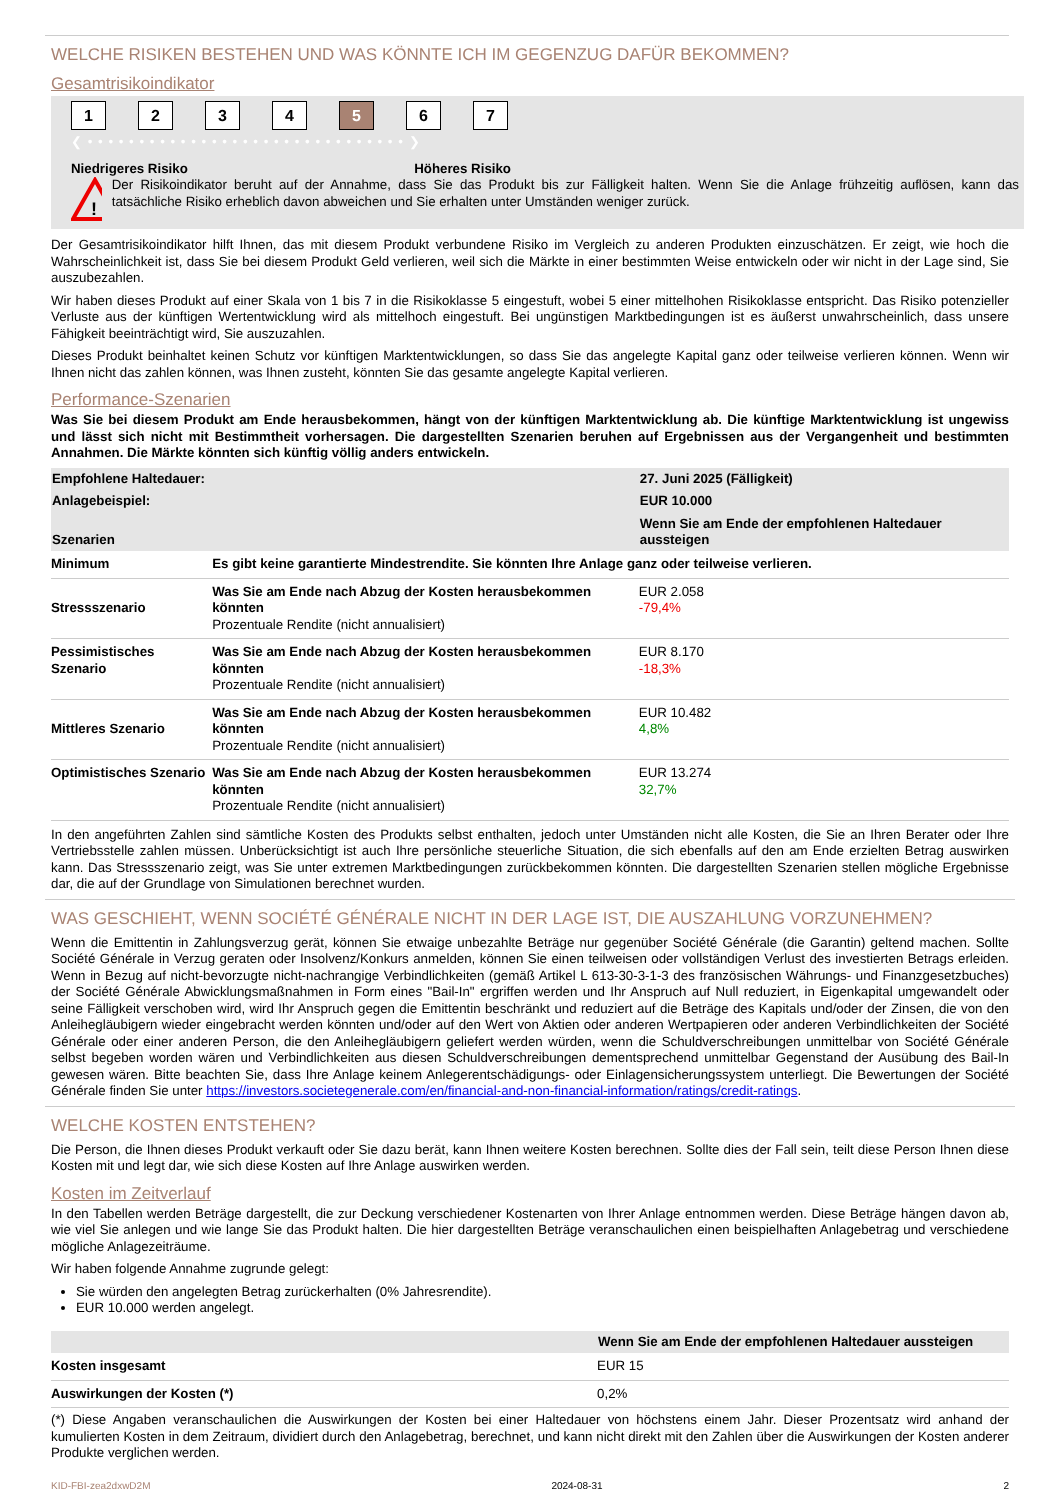WELCHE RISIKEN BESTEHEN UND WAS KÖNNTE ICH IM GEGENZUG DAFÜR BEKOMMEN?
Gesamtrisikoindikator
1 2 3 4 5 6 7
❮ • • • • • • • • • • • • • • • • • • • • • • • • • • • • • • • ❯
Niedrigeres Risiko Höheres Risiko
!
Der Risikoindikator beruht auf der Annahme, dass Sie das Produkt bis zur Fälligkeit halten. Wenn Sie die Anlage frühzeitig auflösen, kann das tatsächliche Risiko erheblich davon abweichen und Sie erhalten unter Umständen weniger zurück.
Der Gesamtrisikoindikator hilft Ihnen, das mit diesem Produkt verbundene Risiko im Vergleich zu anderen Produkten einzuschätzen. Er zeigt, wie hoch die Wahrscheinlichkeit ist, dass Sie bei diesem Produkt Geld verlieren, weil sich die Märkte in einer bestimmten Weise entwickeln oder wir nicht in der Lage sind, Sie auszubezahlen.
Wir haben dieses Produkt auf einer Skala von 1 bis 7 in die Risikoklasse 5 eingestuft, wobei 5 einer mittelhohen Risikoklasse entspricht. Das Risiko potenzieller Verluste aus der künftigen Wertentwicklung wird als mittelhoch eingestuft. Bei ungünstigen Marktbedingungen ist es äußerst unwahrscheinlich, dass unsere Fähigkeit beeinträchtigt wird, Sie auszuzahlen.
Dieses Produkt beinhaltet keinen Schutz vor künftigen Marktentwicklungen, so dass Sie das angelegte Kapital ganz oder teilweise verlieren können. Wenn wir Ihnen nicht das zahlen können, was Ihnen zusteht, könnten Sie das gesamte angelegte Kapital verlieren.
Performance-Szenarien
Was Sie bei diesem Produkt am Ende herausbekommen, hängt von der künftigen Marktentwicklung ab. Die künftige Marktentwicklung ist ungewiss und lässt sich nicht mit Bestimmtheit vorhersagen. Die dargestellten Szenarien beruhen auf Ergebnissen aus der Vergangenheit und bestimmten Annahmen. Die Märkte könnten sich künftig völlig anders entwickeln.
| Empfohlene Haltedauer: | | 27. Juni 2025 (Fälligkeit) |
| --- | --- | --- |
| Anlagebeispiel: | | EUR 10.000 |
| Szenarien | | Wenn Sie am Ende der empfohlenen Haltedauer aussteigen |
| Minimum | Es gibt keine garantierte Mindestrendite. Sie könnten Ihre Anlage ganz oder teilweise verlieren. | |
| Stressszenario | Was Sie am Ende nach Abzug der Kosten herausbekommen könnten Prozentuale Rendite (nicht annualisiert) | EUR 2.058 -79,4% |
| Pessimistisches Szenario | Was Sie am Ende nach Abzug der Kosten herausbekommen könnten Prozentuale Rendite (nicht annualisiert) | EUR 8.170 -18,3% |
| Mittleres Szenario | Was Sie am Ende nach Abzug der Kosten herausbekommen könnten Prozentuale Rendite (nicht annualisiert) | EUR 10.482 4,8% |
| Optimistisches Szenario | Was Sie am Ende nach Abzug der Kosten herausbekommen könnten Prozentuale Rendite (nicht annualisiert) | EUR 13.274 32,7% |
In den angeführten Zahlen sind sämtliche Kosten des Produkts selbst enthalten, jedoch unter Umständen nicht alle Kosten, die Sie an Ihren Berater oder Ihre Vertriebsstelle zahlen müssen. Unberücksichtigt ist auch Ihre persönliche steuerliche Situation, die sich ebenfalls auf den am Ende erzielten Betrag auswirken kann. Das Stressszenario zeigt, was Sie unter extremen Marktbedingungen zurückbekommen könnten. Die dargestellten Szenarien stellen mögliche Ergebnisse dar, die auf der Grundlage von Simulationen berechnet wurden.
WAS GESCHIEHT, WENN SOCIÉTÉ GÉNÉRALE NICHT IN DER LAGE IST, DIE AUSZAHLUNG VORZUNEHMEN?
Wenn die Emittentin in Zahlungsverzug gerät, können Sie etwaige unbezahlte Beträge nur gegenüber Société Générale (die Garantin) geltend machen. Sollte Société Générale in Verzug geraten oder Insolvenz/Konkurs anmelden, können Sie einen teilweisen oder vollständigen Verlust des investierten Betrags erleiden. Wenn in Bezug auf nicht-bevorzugte nicht-nachrangige Verbindlichkeiten (gemäß Artikel L 613-30-3-1-3 des französischen Währungs- und Finanzgesetzbuches) der Société Générale Abwicklungsmaßnahmen in Form eines "Bail-In" ergriffen werden und Ihr Anspruch auf Null reduziert, in Eigenkapital umgewandelt oder seine Fälligkeit verschoben wird, wird Ihr Anspruch gegen die Emittentin beschränkt und reduziert auf die Beträge des Kapitals und/oder der Zinsen, die von den Anleihegläubigern wieder eingebracht werden könnten und/oder auf den Wert von Aktien oder anderen Wertpapieren oder anderen Verbindlichkeiten der Société Générale oder einer anderen Person, die den Anleihegläubigern geliefert werden würden, wenn die Schuldverschreibungen unmittelbar von Société Générale selbst begeben worden wären und Verbindlichkeiten aus diesen Schuldverschreibungen dementsprechend unmittelbar Gegenstand der Ausübung des Bail-In gewesen wären. Bitte beachten Sie, dass Ihre Anlage keinem Anlegerentschädigungs- oder Einlagensicherungssystem unterliegt. Die Bewertungen der Société Générale finden Sie unter https://investors.societegenerale.com/en/financial-and-non-financial-information/ratings/credit-ratings.
WELCHE KOSTEN ENTSTEHEN?
Die Person, die Ihnen dieses Produkt verkauft oder Sie dazu berät, kann Ihnen weitere Kosten berechnen. Sollte dies der Fall sein, teilt diese Person Ihnen diese Kosten mit und legt dar, wie sich diese Kosten auf Ihre Anlage auswirken werden.
Kosten im Zeitverlauf
In den Tabellen werden Beträge dargestellt, die zur Deckung verschiedener Kostenarten von Ihrer Anlage entnommen werden. Diese Beträge hängen davon ab, wie viel Sie anlegen und wie lange Sie das Produkt halten. Die hier dargestellten Beträge veranschaulichen einen beispielhaften Anlagebetrag und verschiedene mögliche Anlagezeiträume.
Wir haben folgende Annahme zugrunde gelegt:
Sie würden den angelegten Betrag zurückerhalten (0% Jahresrendite).
EUR 10.000 werden angelegt.
| | Wenn Sie am Ende der empfohlenen Haltedauer aussteigen |
| --- | --- |
| Kosten insgesamt | EUR 15 |
| Auswirkungen der Kosten (*) | 0,2% |
(*) Diese Angaben veranschaulichen die Auswirkungen der Kosten bei einer Haltedauer von höchstens einem Jahr. Dieser Prozentsatz wird anhand der kumulierten Kosten in dem Zeitraum, dividiert durch den Anlagebetrag, berechnet, und kann nicht direkt mit den Zahlen über die Auswirkungen der Kosten anderer Produkte verglichen werden.
KID-FBI-zea2dxwD2M 2024-08-31 2